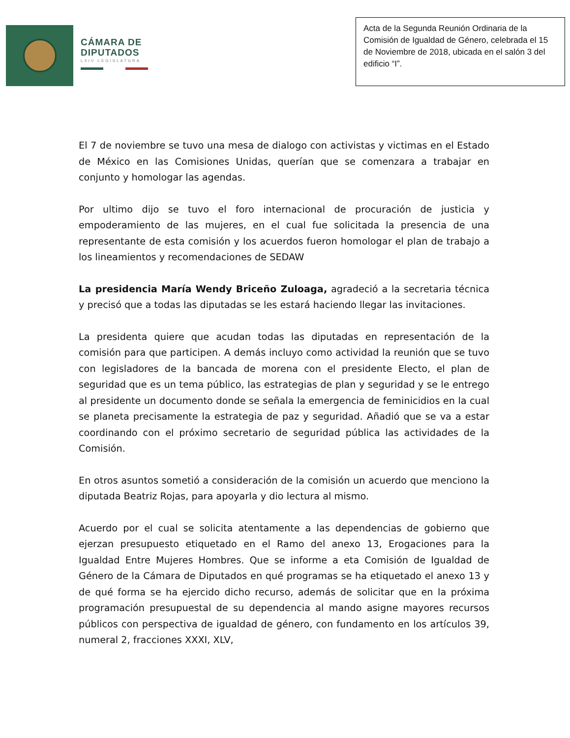CÁMARA DE
DIPUTADOS
LXIV LEGISLATURA
Acta de la Segunda Reunión Ordinaria de la Comisión de Igualdad de Género, celebrada el 15 de Noviembre de 2018, ubicada en el salón 3 del edificio “I”.
El 7 de noviembre se tuvo una mesa de dialogo con activistas y victimas en el Estado de México en las Comisiones Unidas, querían que se comenzara a trabajar en conjunto y homologar las agendas.
Por ultimo dijo se tuvo el foro internacional de procuración de justicia y empoderamiento de las mujeres, en el cual fue solicitada la presencia de una representante de esta comisión y los acuerdos fueron homologar el plan de trabajo a los lineamientos y recomendaciones de SEDAW
La presidencia María Wendy Briceño Zuloaga, agradeció a la secretaria técnica y precisó que a todas las diputadas se les estará haciendo llegar las invitaciones.
La presidenta quiere que acudan todas las diputadas en representación de la comisión para que participen. A demás incluyo como actividad la reunión que se tuvo con legisladores de la bancada de morena con el presidente Electo, el plan de seguridad que es un tema público, las estrategias de plan y seguridad y se le entrego al presidente un documento donde se señala la emergencia de feminicidios en la cual se planeta precisamente la estrategia de paz y seguridad. Añadió que se va a estar coordinando con el próximo secretario de seguridad pública las actividades de la Comisión.
En otros asuntos sometió a consideración de la comisión un acuerdo que menciono la diputada Beatriz Rojas, para apoyarla y dio lectura al mismo.
Acuerdo por el cual se solicita atentamente a las dependencias de gobierno que ejerzan presupuesto etiquetado en el Ramo del anexo 13, Erogaciones para la Igualdad Entre Mujeres Hombres. Que se informe a eta Comisión de Igualdad de Género de la Cámara de Diputados en qué programas se ha etiquetado el anexo 13 y de qué forma se ha ejercido dicho recurso, además de solicitar que en la próxima programación presupuestal de su dependencia al mando asigne mayores recursos públicos con perspectiva de igualdad de género, con fundamento en los artículos 39, numeral 2, fracciones XXXI, XLV,